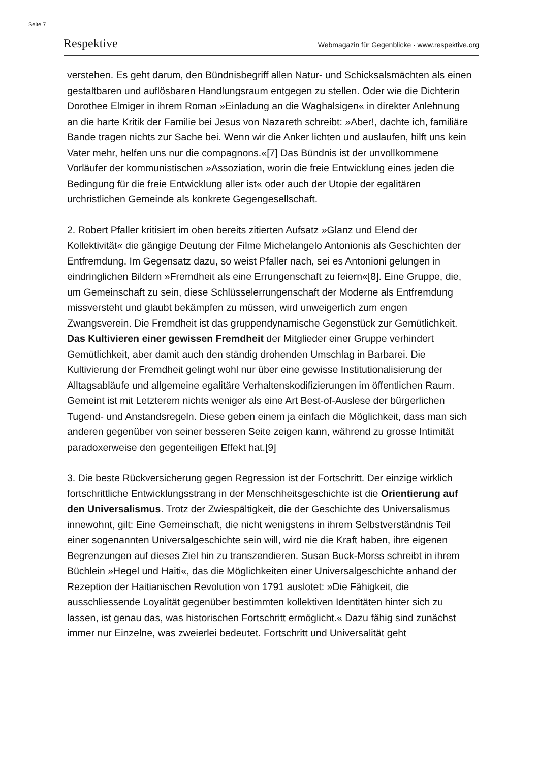Seite 7
Respektive Webmagazin für Gegenblicke · www.respektive.org
verstehen. Es geht darum, den Bündnisbegriff allen Natur- und Schicksalsmächten als einen gestaltbaren und auflösbaren Handlungsraum entgegen zu stellen. Oder wie die Dichterin Dorothee Elmiger in ihrem Roman »Einladung an die Waghalsigen« in direkter Anlehnung an die harte Kritik der Familie bei Jesus von Nazareth schreibt: »Aber!, dachte ich, familiäre Bande tragen nichts zur Sache bei. Wenn wir die Anker lichten und auslaufen, hilft uns kein Vater mehr, helfen uns nur die compagnons.«[7] Das Bündnis ist der unvollkommene Vorläufer der kommunistischen »Assoziation, worin die freie Entwicklung eines jeden die Bedingung für die freie Entwicklung aller ist« oder auch der Utopie der egalitären urchristlichen Gemeinde als konkrete Gegengesellschaft.
2. Robert Pfaller kritisiert im oben bereits zitierten Aufsatz »Glanz und Elend der Kollektivität« die gängige Deutung der Filme Michelangelo Antonionis als Geschichten der Entfremdung. Im Gegensatz dazu, so weist Pfaller nach, sei es Antonioni gelungen in eindringlichen Bildern »Fremdheit als eine Errungenschaft zu feiern«[8]. Eine Gruppe, die, um Gemeinschaft zu sein, diese Schlüsselerrungenschaft der Moderne als Entfremdung missversteht und glaubt bekämpfen zu müssen, wird unweigerlich zum engen Zwangsverein. Die Fremdheit ist das gruppendynamische Gegenstück zur Gemütlichkeit.
Das Kultivieren einer gewissen Fremdheit der Mitglieder einer Gruppe verhindert Gemütlichkeit, aber damit auch den ständig drohenden Umschlag in Barbarei. Die Kultivierung der Fremdheit gelingt wohl nur über eine gewisse Institutionalisierung der Alltagsabläufe und allgemeine egalitäre Verhaltenskodifizierungen im öffentlichen Raum. Gemeint ist mit Letzterem nichts weniger als eine Art Best-of-Auslese der bürgerlichen Tugend- und Anstandsregeln. Diese geben einem ja einfach die Möglichkeit, dass man sich anderen gegenüber von seiner besseren Seite zeigen kann, während zu grosse Intimität paradoxerweise den gegenteiligen Effekt hat.[9]
3. Die beste Rückversicherung gegen Regression ist der Fortschritt. Der einzige wirklich fortschrittliche Entwicklungsstrang in der Menschheitsgeschichte ist die Orientierung auf den Universalismus. Trotz der Zwiespältigkeit, die der Geschichte des Universalismus innewohnt, gilt: Eine Gemeinschaft, die nicht wenigstens in ihrem Selbstverständnis Teil einer sogenannten Universalgeschichte sein will, wird nie die Kraft haben, ihre eigenen Begrenzungen auf dieses Ziel hin zu transzendieren. Susan Buck-Morss schreibt in ihrem Büchlein »Hegel und Haiti«, das die Möglichkeiten einer Universalgeschichte anhand der Rezeption der Haitianischen Revolution von 1791 auslotet: »Die Fähigkeit, die ausschliessende Loyalität gegenüber bestimmten kollektiven Identitäten hinter sich zu lassen, ist genau das, was historischen Fortschritt ermöglicht.« Dazu fähig sind zunächst immer nur Einzelne, was zweierlei bedeutet. Fortschritt und Universalität geht